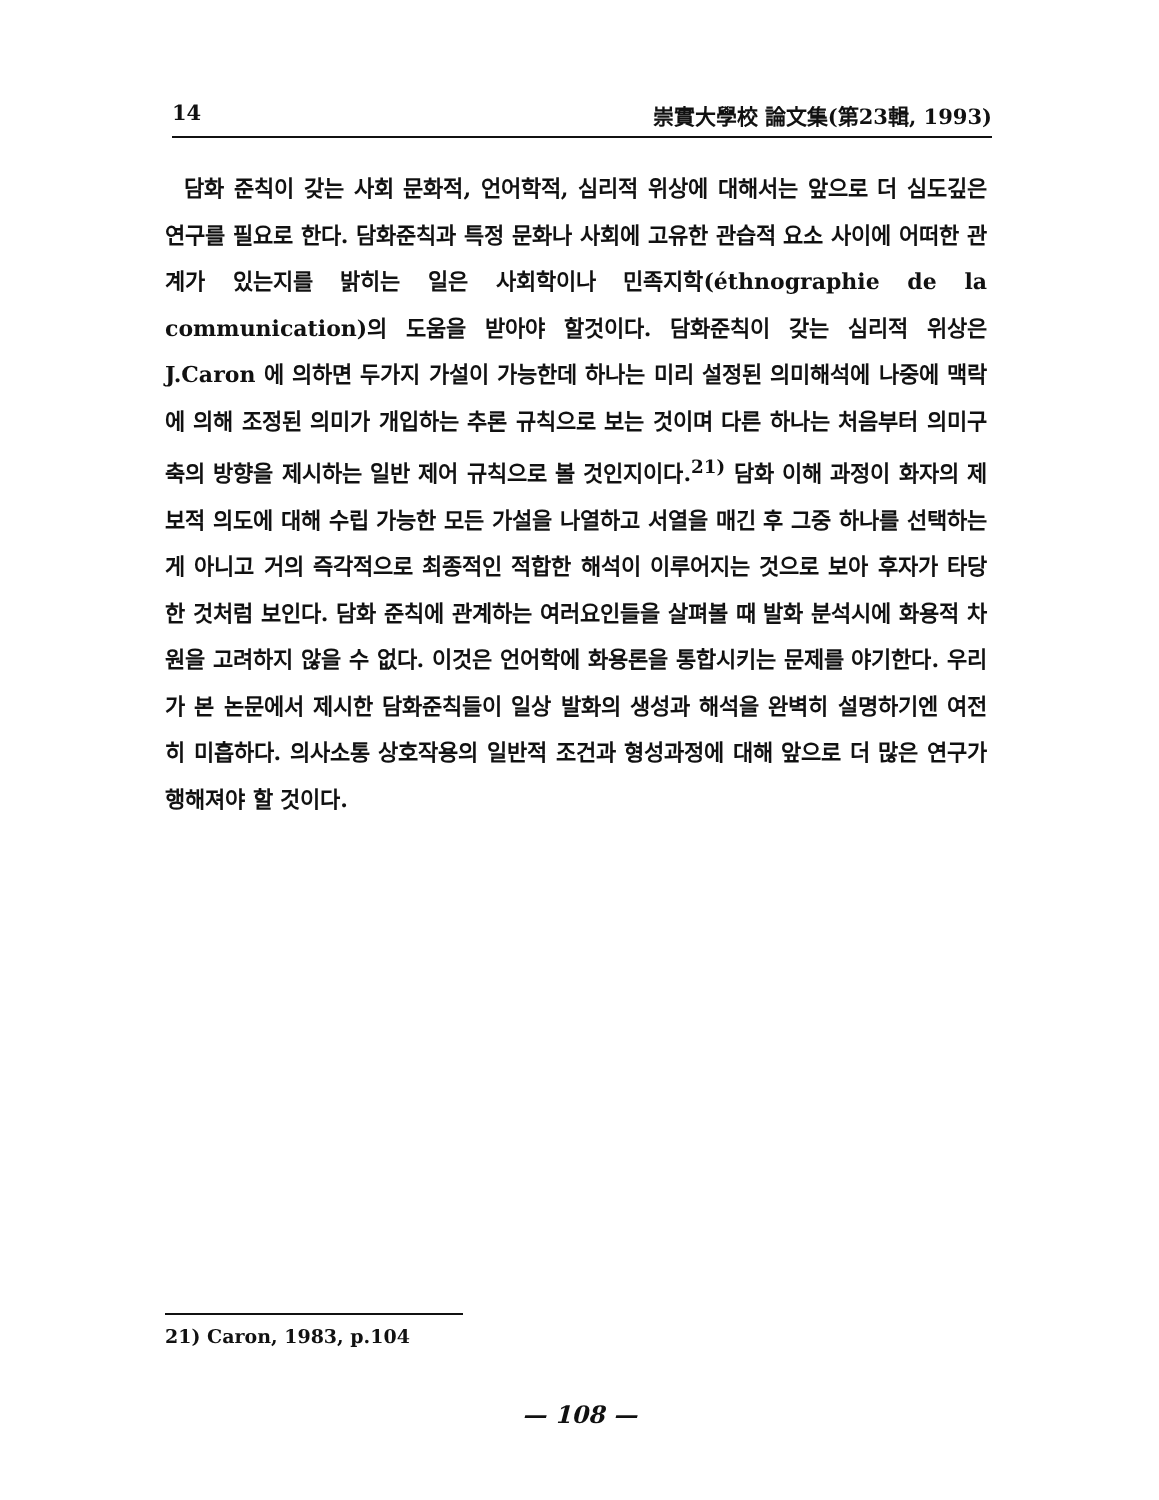14 崇實大學校 論文集(第23輯, 1993)
담화 준칙이 갖는 사회 문화적, 언어학적, 심리적 위상에 대해서는 앞으로 더 심도깊은 연구를 필요로 한다. 담화준칙과 특정 문화나 사회에 고유한 관습적 요소 사이에 어떠한 관계가 있는지를 밝히는 일은 사회학이나 민족지학(éthnographie de la communication)의 도움을 받아야 할것이다. 담화준칙이 갖는 심리적 위상은 J.Caron 에 의하면 두가지 가설이 가능한데 하나는 미리 설정된 의미해석에 나중에 맥락에 의해 조정된 의미가 개입하는 추론 규칙으로 보는 것이며 다른 하나는 처음부터 의미구축의 방향을 제시하는 일반 제어 규칙으로 볼 것인지이다.<sup>21)</sup> 담화 이해 과정이 화자의 제보적 의도에 대해 수립 가능한 모든 가설을 나열하고 서열을 매긴 후 그중 하나를 선택하는게 아니고 거의 즉각적으로 최종적인 적합한 해석이 이루어지는 것으로 보아 후자가 타당한 것처럼 보인다. 담화 준칙에 관계하는 여러요인들을 살펴볼 때 발화 분석시에 화용적 차원을 고려하지 않을 수 없다. 이것은 언어학에 화용론을 통합시키는 문제를 야기한다. 우리가 본 논문에서 제시한 담화준칙들이 일상 발화의 생성과 해석을 완벽히 설명하기엔 여전히 미흡하다. 의사소통 상호작용의 일반적 조건과 형성과정에 대해 앞으로 더 많은 연구가 행해져야 할 것이다.
21) Caron, 1983, p.104
— 108 —